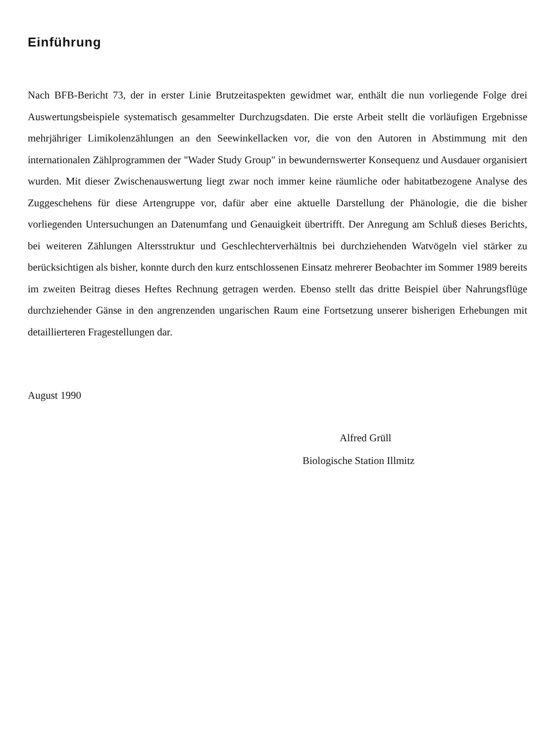Einführung
Nach BFB-Bericht 73, der in erster Linie Brutzeitaspekten gewidmet war, enthält die nun vorliegende Folge drei Auswertungsbeispiele systematisch gesammelter Durchzugsdaten. Die erste Arbeit stellt die vorläufigen Ergebnisse mehrjähriger Limikolenzählungen an den Seewinkellacken vor, die von den Autoren in Abstimmung mit den internationalen Zählprogrammen der "Wader Study Group" in bewundernswerter Konsequenz und Ausdauer organisiert wurden. Mit dieser Zwischenauswertung liegt zwar noch immer keine räumliche oder habitatbezogene Analyse des Zuggeschehens für diese Artengruppe vor, dafür aber eine aktuelle Darstellung der Phänologie, die die bisher vorliegenden Untersuchungen an Datenumfang und Genauigkeit übertrifft. Der Anregung am Schluß dieses Berichts, bei weiteren Zählungen Altersstruktur und Geschlechterverhältnis bei durchziehenden Watvögeln viel stärker zu berücksichtigen als bisher, konnte durch den kurz entschlossenen Einsatz mehrerer Beobachter im Sommer 1989 bereits im zweiten Beitrag dieses Heftes Rechnung getragen werden. Ebenso stellt das dritte Beispiel über Nahrungsflüge durchziehender Gänse in den angrenzenden ungarischen Raum eine Fortsetzung unserer bisherigen Erhebungen mit detaillierteren Fragestellungen dar.
August 1990
Alfred Grüll
Biologische Station Illmitz